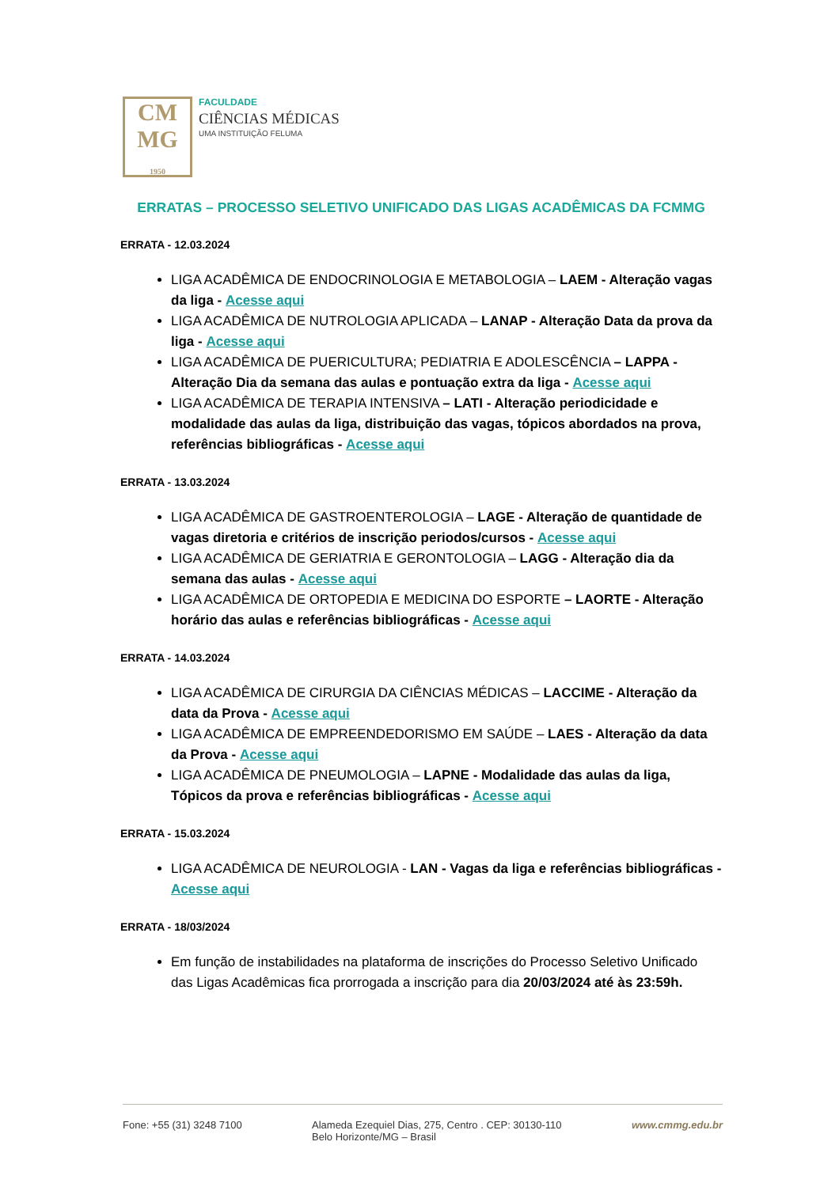CM
MG
1950
FACULDADE
CIÊNCIAS MÉDICAS
UMA INSTITUIÇÃO FELUMA
ERRATAS – PROCESSO SELETIVO UNIFICADO DAS LIGAS ACADÊMICAS DA FCMMG
ERRATA - 12.03.2024
LIGA ACADÊMICA DE ENDOCRINOLOGIA E METABOLOGIA – LAEM - Alteração vagas da liga - Acesse aqui
LIGA ACADÊMICA DE NUTROLOGIA APLICADA – LANAP - Alteração Data da prova da liga - Acesse aqui
LIGA ACADÊMICA DE PUERICULTURA; PEDIATRIA E ADOLESCÊNCIA – LAPPA - Alteração Dia da semana das aulas e pontuação extra da liga - Acesse aqui
LIGA ACADÊMICA DE TERAPIA INTENSIVA – LATI - Alteração periodicidade e modalidade das aulas da liga, distribuição das vagas, tópicos abordados na prova, referências bibliográficas - Acesse aqui
ERRATA - 13.03.2024
LIGA ACADÊMICA DE GASTROENTEROLOGIA – LAGE - Alteração de quantidade de vagas diretoria e critérios de inscrição periodos/cursos - Acesse aqui
LIGA ACADÊMICA DE GERIATRIA E GERONTOLOGIA – LAGG - Alteração dia da semana das aulas - Acesse aqui
LIGA ACADÊMICA DE ORTOPEDIA E MEDICINA DO ESPORTE – LAORTE - Alteração horário das aulas e referências bibliográficas - Acesse aqui
ERRATA - 14.03.2024
LIGA ACADÊMICA DE CIRURGIA DA CIÊNCIAS MÉDICAS – LACCIME - Alteração da data da Prova - Acesse aqui
LIGA ACADÊMICA DE EMPREENDEDORISMO EM SAÚDE – LAES - Alteração da data da Prova - Acesse aqui
LIGA ACADÊMICA DE PNEUMOLOGIA – LAPNE - Modalidade das aulas da liga, Tópicos da prova e referências bibliográficas - Acesse aqui
ERRATA - 15.03.2024
LIGA ACADÊMICA DE NEUROLOGIA - LAN - Vagas da liga e referências bibliográficas - Acesse aqui
ERRATA - 18/03/2024
Em função de instabilidades na plataforma de inscrições do Processo Seletivo Unificado das Ligas Acadêmicas fica prorrogada a inscrição para dia 20/03/2024 até às 23:59h.
Fone: +55 (31) 3248 7100 Alameda Ezequiel Dias, 275, Centro . CEP: 30130-110
Belo Horizonte/MG – Brasil
www.cmmg.edu.br